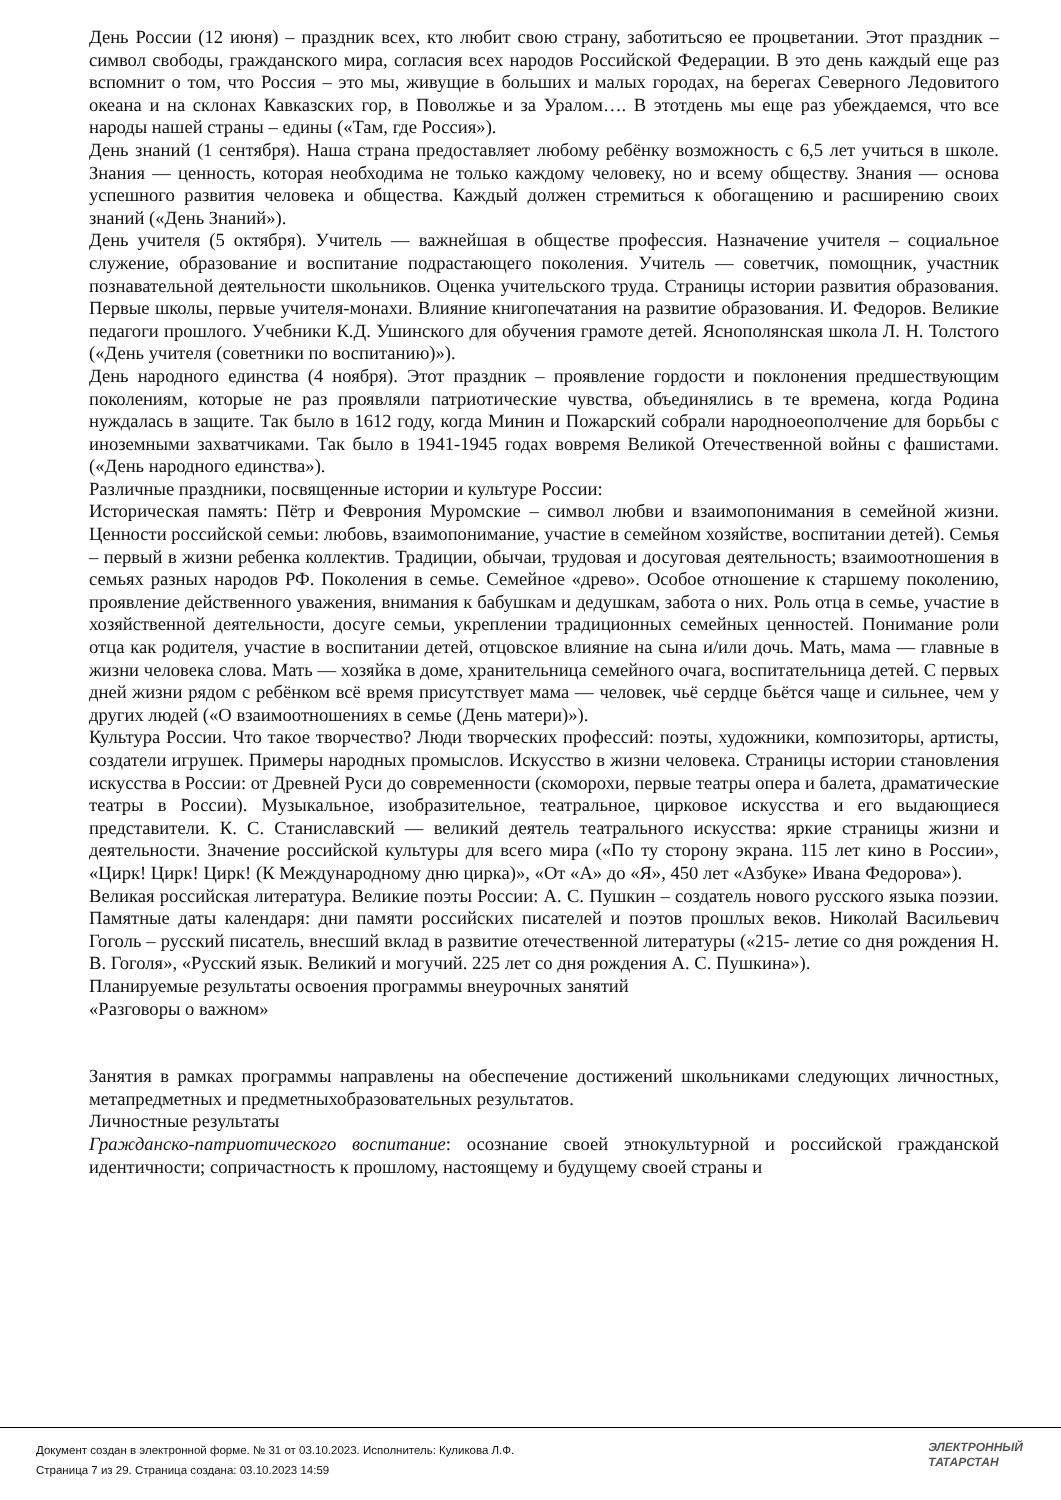День России (12 июня) – праздник всех, кто любит свою страну, заботитьсяо ее процветании. Этот праздник – символ свободы, гражданского мира, согласия всех народов Российской Федерации. В это день каждый еще раз вспомнит о том, что Россия – это мы, живущие в больших и малых городах, на берегах Северного Ледовитого океана и на склонах Кавказских гор, в Поволжье и за Уралом…. В этотдень мы еще раз убеждаемся, что все народы нашей страны – едины («Там, где Россия»).
День знаний (1 сентября). Наша страна предоставляет любому ребёнку возможность с 6,5 лет учиться в школе. Знания — ценность, которая необходима не только каждому человеку, но и всему обществу. Знания — основа успешного развития человека и общества. Каждый должен стремиться к обогащению и расширению своих знаний («День Знаний»).
День учителя (5 октября). Учитель — важнейшая в обществе профессия. Назначение учителя – социальное служение, образование и воспитание подрастающего поколения. Учитель — советчик, помощник, участник познавательной деятельности школьников. Оценка учительского труда. Страницы истории развития образования. Первые школы, первые учителя-монахи. Влияние книгопечатания на развитие образования. И. Федоров. Великие педагоги прошлого. Учебники К.Д. Ушинского для обучения грамоте детей. Яснополянская школа Л. Н. Толстого («День учителя (советники по воспитанию)»).
День народного единства (4 ноября). Этот праздник – проявление гордости и поклонения предшествующим поколениям, которые не раз проявляли патриотические чувства, объединялись в те времена, когда Родина нуждалась в защите. Так было в 1612 году, когда Минин и Пожарский собрали народноеополчение для борьбы с иноземными захватчиками. Так было в 1941-1945 годах вовремя Великой Отечественной войны с фашистами. («День народного единства»).
Различные праздники, посвященные истории и культуре России:
Историческая память: Пётр и Феврония Муромские – символ любви и взаимопонимания в семейной жизни. Ценности российской семьи: любовь, взаимопонимание, участие в семейном хозяйстве, воспитании детей). Семья – первый в жизни ребенка коллектив. Традиции, обычаи, трудовая и досуговая деятельность; взаимоотношения в семьях разных народов РФ. Поколения в семье. Семейное «древо». Особое отношение к старшему поколению, проявление действенного уважения, внимания к бабушкам и дедушкам, забота о них. Роль отца в семье, участие в хозяйственной деятельности, досуге семьи, укреплении традиционных семейных ценностей. Понимание роли отца как родителя, участие в воспитании детей, отцовское влияние на сына и/или дочь. Мать, мама — главные в жизни человека слова. Мать — хозяйка в доме, хранительница семейного очага, воспитательница детей. С первых дней жизни рядом с ребёнком всё время присутствует мама — человек, чьё сердце бьётся чаще и сильнее, чем у других людей («О взаимоотношениях в семье (День матери)»).
Культура России. Что такое творчество? Люди творческих профессий: поэты, художники, композиторы, артисты, создатели игрушек. Примеры народных промыслов. Искусство в жизни человека. Страницы истории становления искусства в России: от Древней Руси до современности (скоморохи, первые театры опера и балета, драматические театры в России). Музыкальное, изобразительное, театральное, цирковое искусства и его выдающиеся представители. К. С. Станиславский — великий деятель театрального искусства: яркие страницы жизни и деятельности. Значение российской культуры для всего мира («По ту сторону экрана. 115 лет кино в России», «Цирк! Цирк! Цирк! (К Международному дню цирка)», «От «А» до «Я», 450 лет «Азбуке» Ивана Федорова»).
Великая российская литература. Великие поэты России: А. С. Пушкин – создатель нового русского языка поэзии. Памятные даты календаря: дни памяти российских писателей и поэтов прошлых веков. Николай Васильевич Гоголь – русский писатель, внесший вклад в развитие отечественной литературы («215- летие со дня рождения Н. В. Гоголя», «Русский язык. Великий и могучий. 225 лет со дня рождения А. С. Пушкина»).
Планируемые результаты освоения программы внеурочных занятий
«Разговоры о важном»
Занятия в рамках программы направлены на обеспечение достижений школьниками следующих личностных, метапредметных и предметныхобразовательных результатов.
Личностные результаты
Гражданско-патриотического воспитание: осознание своей этнокультурной и российской гражданской идентичности; сопричастность к прошлому, настоящему и будущему своей страны и
Документ создан в электронной форме. № 31 от 03.10.2023. Исполнитель: Куликова Л.Ф.
Страница 7 из 29. Страница создана: 03.10.2023 14:59
ЭЛЕКТРОННЫЙ
ТАТАРСТАН